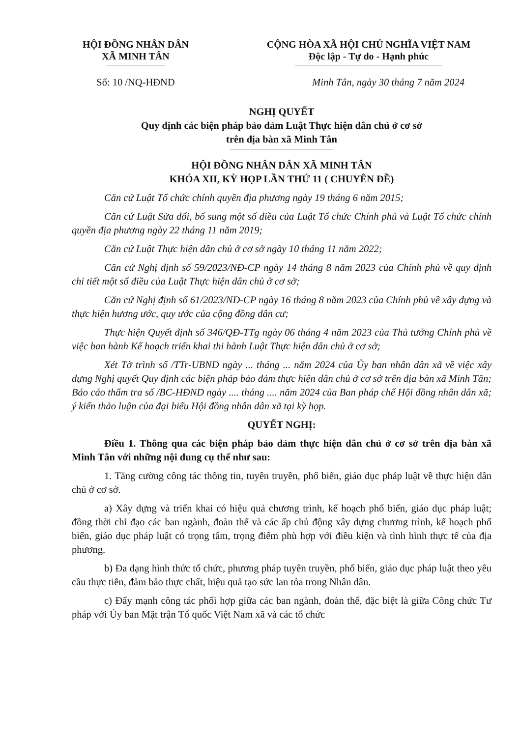HỘI ĐỒNG NHÂN DÂN
XÃ MINH TÂN
CỘNG HÒA XÃ HỘI CHỦ NGHĨA VIỆT NAM
Độc lập - Tự do - Hạnh phúc
Số: 10 /NQ-HĐND Minh Tân, ngày 30 tháng 7 năm 2024
NGHỊ QUYẾT
Quy định các biện pháp bảo đảm Luật Thực hiện dân chủ ở cơ sở
trên địa bàn xã Minh Tân
HỘI ĐỒNG NHÂN DÂN XÃ MINH TÂN
KHÓA XII, KỲ HỌP LẦN THỨ 11 ( CHUYÊN ĐỀ)
Căn cứ Luật Tổ chức chính quyền địa phương ngày 19 tháng 6 năm 2015;
Căn cứ Luật Sửa đổi, bổ sung một số điều của Luật Tổ chức Chính phủ và Luật Tổ chức chính quyền địa phương ngày 22 tháng 11 năm 2019;
Căn cứ Luật Thực hiện dân chủ ở cơ sở ngày 10 tháng 11 năm 2022;
Căn cứ Nghị định số 59/2023/NĐ-CP ngày 14 tháng 8 năm 2023 của Chính phủ về quy định chi tiết một số điều của Luật Thực hiện dân chủ ở cơ sở;
Căn cứ Nghị định số 61/2023/NĐ-CP ngày 16 tháng 8 năm 2023 của Chính phủ về xây dựng và thực hiện hương ước, quy ước của cộng đồng dân cư;
Thực hiện Quyết định số 346/QĐ-TTg ngày 06 tháng 4 năm 2023 của Thủ tướng Chính phủ về việc ban hành Kế hoạch triển khai thi hành Luật Thực hiện dân chủ ở cơ sở;
Xét Tờ trình số /TTr-UBND ngày ... tháng ... năm 2024 của Ủy ban nhân dân xã về việc xây dựng Nghị quyết Quy định các biện pháp bảo đảm thực hiện dân chủ ở cơ sở trên địa bàn xã Minh Tân; Báo cáo thẩm tra số /BC-HĐND ngày .... tháng .... năm 2024 của Ban pháp chế Hội đồng nhân dân xã; ý kiến thảo luận của đại biểu Hội đồng nhân dân xã tại kỳ họp.
QUYẾT NGHỊ:
Điều 1. Thông qua các biện pháp bảo đảm thực hiện dân chủ ở cơ sở trên địa bàn xã Minh Tân với những nội dung cụ thể như sau:
1. Tăng cường công tác thông tin, tuyên truyền, phổ biến, giáo dục pháp luật về thực hiện dân chủ ở cơ sở.
a) Xây dựng và triển khai có hiệu quả chương trình, kế hoạch phổ biến, giáo dục pháp luật; đồng thời chỉ đạo các ban ngành, đoàn thể và các ấp chủ động xây dựng chương trình, kế hoạch phổ biến, giáo dục pháp luật có trọng tâm, trọng điểm phù hợp với điều kiện và tình hình thực tế của địa phương.
b) Đa dạng hình thức tổ chức, phương pháp tuyên truyền, phổ biến, giáo dục pháp luật theo yêu cầu thực tiễn, đảm bảo thực chất, hiệu quả tạo sức lan tỏa trong Nhân dân.
c) Đẩy mạnh công tác phối hợp giữa các ban ngành, đoàn thể, đặc biệt là giữa Công chức Tư pháp với Ủy ban Mặt trận Tổ quốc Việt Nam xã và các tổ chức